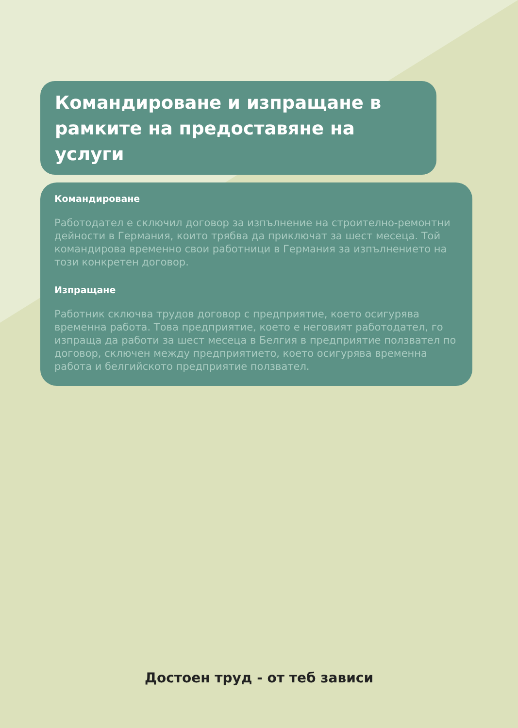Командироване и изпращане в рамките на предоставяне на услуги
Командироване
Работодател е сключил договор за изпълнение на строително-ремонтни дейности в Германия, които трябва да приключат за шест месеца. Той командирова временно свои работници в Германия за изпълнението на този конкретен договор.
Изпращане
Работник сключва трудов договор с предприятие, което осигурява временна работа. Това предприятие, което е неговият работодател, го изпраща да работи за шест месеца в Белгия в предприятие ползвател по договор, сключен между предприятието, което осигурява временна работа и белгийското предприятие ползвател.
Достоен труд - от теб зависи